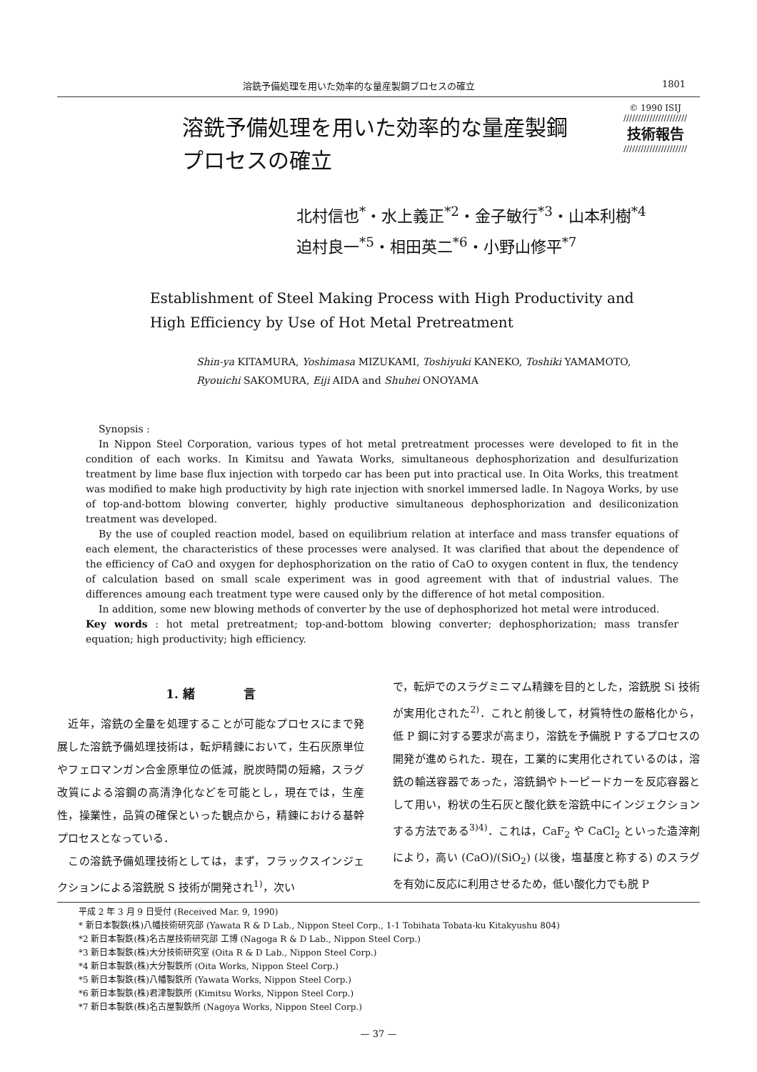溶銑予備処理を用いた効率的な量産製鋼プロセスの確立 1801
溶銑予備処理を用いた効率的な量産製鋼
プロセスの確立
© 1990 ISIJ
//////////////////////
技術報告
//////////////////////
北村信也<sup>*</sup>・水上義正<sup>*2</sup>・金子敏行<sup>*3</sup>・山本利樹<sup>*4</sup>
迫村良一<sup>*5</sup>・相田英二<sup>*6</sup>・小野山修平<sup>*7</sup>
Establishment of Steel Making Process with High Productivity and
High Efficiency by Use of Hot Metal Pretreatment
Shin-ya KITAMURA, Yoshimasa MIZUKAMI, Toshiyuki KANEKO, Toshiki YAMAMOTO,
Ryouichi SAKOMURA, Eiji AIDA and Shuhei ONOYAMA
Synopsis :
In Nippon Steel Corporation, various types of hot metal pretreatment processes were developed to fit in the condition of each works. In Kimitsu and Yawata Works, simultaneous dephosphorization and desulfurization treatment by lime base flux injection with torpedo car has been put into practical use. In Oita Works, this treatment was modified to make high productivity by high rate injection with snorkel immersed ladle. In Nagoya Works, by use of top-and-bottom blowing converter, highly productive simultaneous dephosphorization and desiliconization treatment was developed.
By the use of coupled reaction model, based on equilibrium relation at interface and mass transfer equations of each element, the characteristics of these processes were analysed. It was clarified that about the dependence of the efficiency of CaO and oxygen for dephosphorization on the ratio of CaO to oxygen content in flux, the tendency of calculation based on small scale experiment was in good agreement with that of industrial values. The differences amoung each treatment type were caused only by the difference of hot metal composition.
In addition, some new blowing methods of converter by the use of dephosphorized hot metal were introduced.
Key words : hot metal pretreatment; top-and-bottom blowing converter; dephosphorization; mass transfer equation; high productivity; high efficiency.
1. 緒　　　　言
　近年，溶銑の全量を処理することが可能なプロセスにまで発展した溶銑予備処理技術は，転炉精錬において，生石灰原単位やフェロマンガン合金原単位の低減，脱炭時間の短縮，スラグ改質による溶鋼の高清浄化などを可能とし，現在では，生産性，操業性，品質の確保といった観点から，精錬における基幹プロセスとなっている．
　この溶銑予備処理技術としては，まず，フラックスインジェクションによる溶銑脱 S 技術が開発され<sup>1)</sup>，次い
で，転炉でのスラグミニマム精錬を目的とした，溶銑脱 Si 技術が実用化された<sup>2)</sup>．これと前後して，材質特性の厳格化から，低 P 鋼に対する要求が高まり，溶銑を予備脱 P するプロセスの開発が進められた．現在，工業的に実用化されているのは，溶銑の輸送容器であった，溶銑鍋やトーピードカーを反応容器として用い，粉状の生石灰と酸化鉄を溶銑中にインジェクションする方法である<sup>3)4)</sup>．これは，CaF<sub>2</sub> や CaCl<sub>2</sub> といった造滓剤により，高い (CaO)/(SiO<sub>2</sub>) (以後，塩基度と称する) のスラグを有効に反応に利用させるため，低い酸化力でも脱 P
平成 2 年 3 月 9 日受付 (Received Mar. 9, 1990)
* 新日本製鉄(株)八幡技術研究部 (Yawata R & D Lab., Nippon Steel Corp., 1-1 Tobihata Tobata-ku Kitakyushu 804)
*2 新日本製鉄(株)名古屋技術研究部 工博 (Nagoga R & D Lab., Nippon Steel Corp.)
*3 新日本製鉄(株)大分技術研究室 (Oita R & D Lab., Nippon Steel Corp.)
*4 新日本製鉄(株)大分製鉄所 (Oita Works, Nippon Steel Corp.)
*5 新日本製鉄(株)八幡製鉄所 (Yawata Works, Nippon Steel Corp.)
*6 新日本製鉄(株)君津製鉄所 (Kimitsu Works, Nippon Steel Corp.)
*7 新日本製鉄(株)名古屋製鉄所 (Nagoya Works, Nippon Steel Corp.)
— 37 —